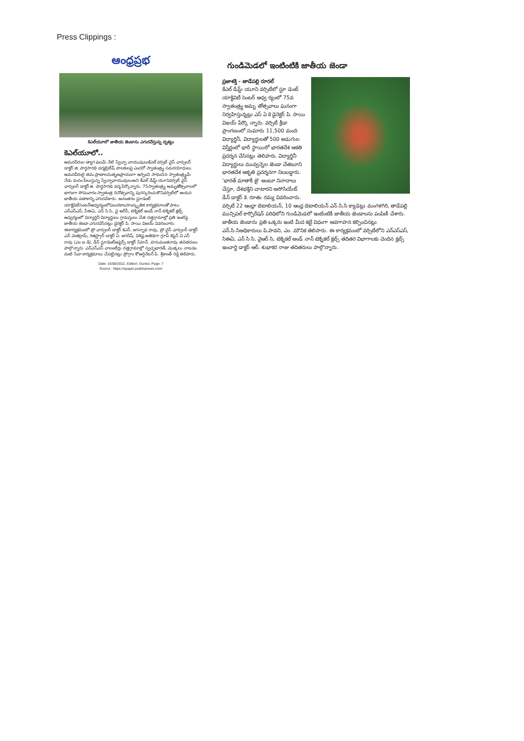Press Clippings :
ఆంధ్రప్రభ
కెఎల్‌యూలో జాతీయ జెండాను ఎగురవేస్తున్న దృశ్యం
కెఎల్‌యూలో..
అమరవీరుల త్యాగ ఫలమే నేటి స్వేచ్ఛా వాయువులుకేఎల్ వర్సిటీ వైస్ ఛాన్సలర్ డాక్టర్ జి. పార్థసారథి వర్మబ్రిటీష్ పాలకులపై ఎందరో స్వాతంత్ర్య సమరయోధులు అమరవీరులై తమ ప్రాణాలనుతృణప్రాయంగా అర్పించి సాధించిన స్వాతంత్ర్యమే నేడు మనం పీలుస్తున్న స్వేచ్ఛావాయువులుఅని కేఎల్ డీమ్డ్ యూనివర్సిటీ వైస్ ఛాన్సలర్ డాక్టర్ జి. పార్థసారథి వర్మ పేర్కొన్నారు. 75స్వాతంత్ర్య అమృతోత్సవాలలో భాగంగా సోమవారం స్వాతంత్ర దినోత్సవాన్ని పురస్కరించుకొనివర్సిటీలో ఆయన జాతీయ పతాకాన్ని ఎగురవేశారు. అనంతరం స్టూడెంట్ యాక్టివిటీసెంటర్ఆధ్వర్యంలోపలురకాలసాంస్కృతిక కార్యక్రమాలతో పాటు ఎన్ఎస్ఎస్, సీఈఏ, ఎన్ సి సి, వై ఆర్‌సీ, టెక్నికల్ అండ్ నాన్ టెక్నికల్ క్లబ్స్ ఆధ్వర్యంలో విద్యార్థినీ విద్యార్థులు గ్రామస్తులు చేత దత్తగ్రామాల్లో ప్రతి ఇంటిపై జాతీయ జెండా ఎగురవేసినట్లు డైరెక్టర్ పి. సాయి విజయ్ వివరించారు. ఈకార్యక్రమంలో ప్రో ఛాన్సలర్ డాక్టర్ కెఎస్. జగన్నాథ రావు, ప్రో వైస్ ఛాన్సలర్ డాక్టర్ ఎన్ వెంకట్రామ్, రిజిస్ట్రార్ డాక్టర్ ఏ. జగదీష్, విశిష్ట అతిథిగా గ్రూప్ కెప్టెన్ వి ఎస్ రావు (ఎం ఐ డి), డీన్ స్టూడెంట్అఫైర్స్ డాక్టర్ సిహెచ్. హనుమంతరావు తదితరులు పాల్గొన్నారు. ఎన్ఎస్ఎస్ వాలంటీర్లు దత్తగ్రామాల్లో స్వచ్ఛభారత్, మొక్కలు నాటడం వంటి సేవా కార్యక్రమాలు చేపట్టినట్లు ప్రోగ్రాం కోఆర్డినేటర్ పి. శ్రీకాంత్ రెడ్డి తెలిపారు.
Date: 16/08/2022, Edition: Guntur, Page: 7
Source : https://epaper.prabhanews.com/
గుండిమెడలో ఇంటింటికి జాతీయ జెండా
ప్రజాశక్తి - తాడేపల్లి రూరల్
కేఎల్ డీమ్డ్ యూని వర్సిటీలో స్టూ డెంట్ యాక్టివిటీ సెంటర్ ఆధ్వ ర్యంలో 75వ స్వాతంత్ర్య అమృ తోత్సవాలు ఘనంగా నిర్వహిస్తున్నట్లు ఎస్ ఏ కె డైరెక్టర్ పి. సాయి విజయ్ పేర్కొ న్నారు. వర్సిటీ క్రీడా ప్రాంగణంలో సుమారు 11,500 మంది విద్యార్థినీ, విద్యార్థులతో 500 అడుగుల విస్తీర్ణంలో భారీ స్థాయిలో భారతదేశ ఆకతి ప్రదర్శన చేసినట్లు తెలిపారు. విద్యార్థినీ విద్యార్థులు మువ్వన్నెల జెండా చేతబూని భారతదేశ ఆకృతి ప్రదర్శనగా నిలబడ్డారు. 'భారత్ మాతాకీ జై' అంటూ నినాదాలు చేస్తూ, దేశభక్తిని చాటారని అసోసియేట్ డీన్ డాక్టర్ కె. రూతు రమ్య వివరించారు. వర్సిటీ 22 ఆంధ్రా బెటాలియన్, 10 ఆంధ్ర బెటాలియన్ ఎన్.సి.సి క్యాడెట్లు మంగళగిరి, తాడేపల్లి మున్సిపల్ కార్పొరేషన్ పరిధిలోని గుండిమెడలో ఇంటింటికీ జాతీయ జెండాలను పంపిణీ చేశారు. జాతీయ జెండాను ప్రతి ఒక్కరు ఇంటి మీద కట్టే విధంగా అవగాహన కల్పించినట్లు ఎన్.సి.సిఅధికారులు పి.పావని, ఎం. మౌనిక తెలిపారు. ఈ కార్యక్రమంలో వర్సిటీలోని ఎన్ఎస్ఎస్, సిఈఏ, ఎన్ సి సి, వైఆర్ సి, టెక్నికల్ అండ్ నాన్ టెక్నికల్ క్లబ్స్ తదితర విభాగాలకు చెందిన క్లబ్స్ ఇంచార్జి డాక్టర్ ఆర్. శుభాకర రాజు తదితరులు పాల్గొన్నారు.